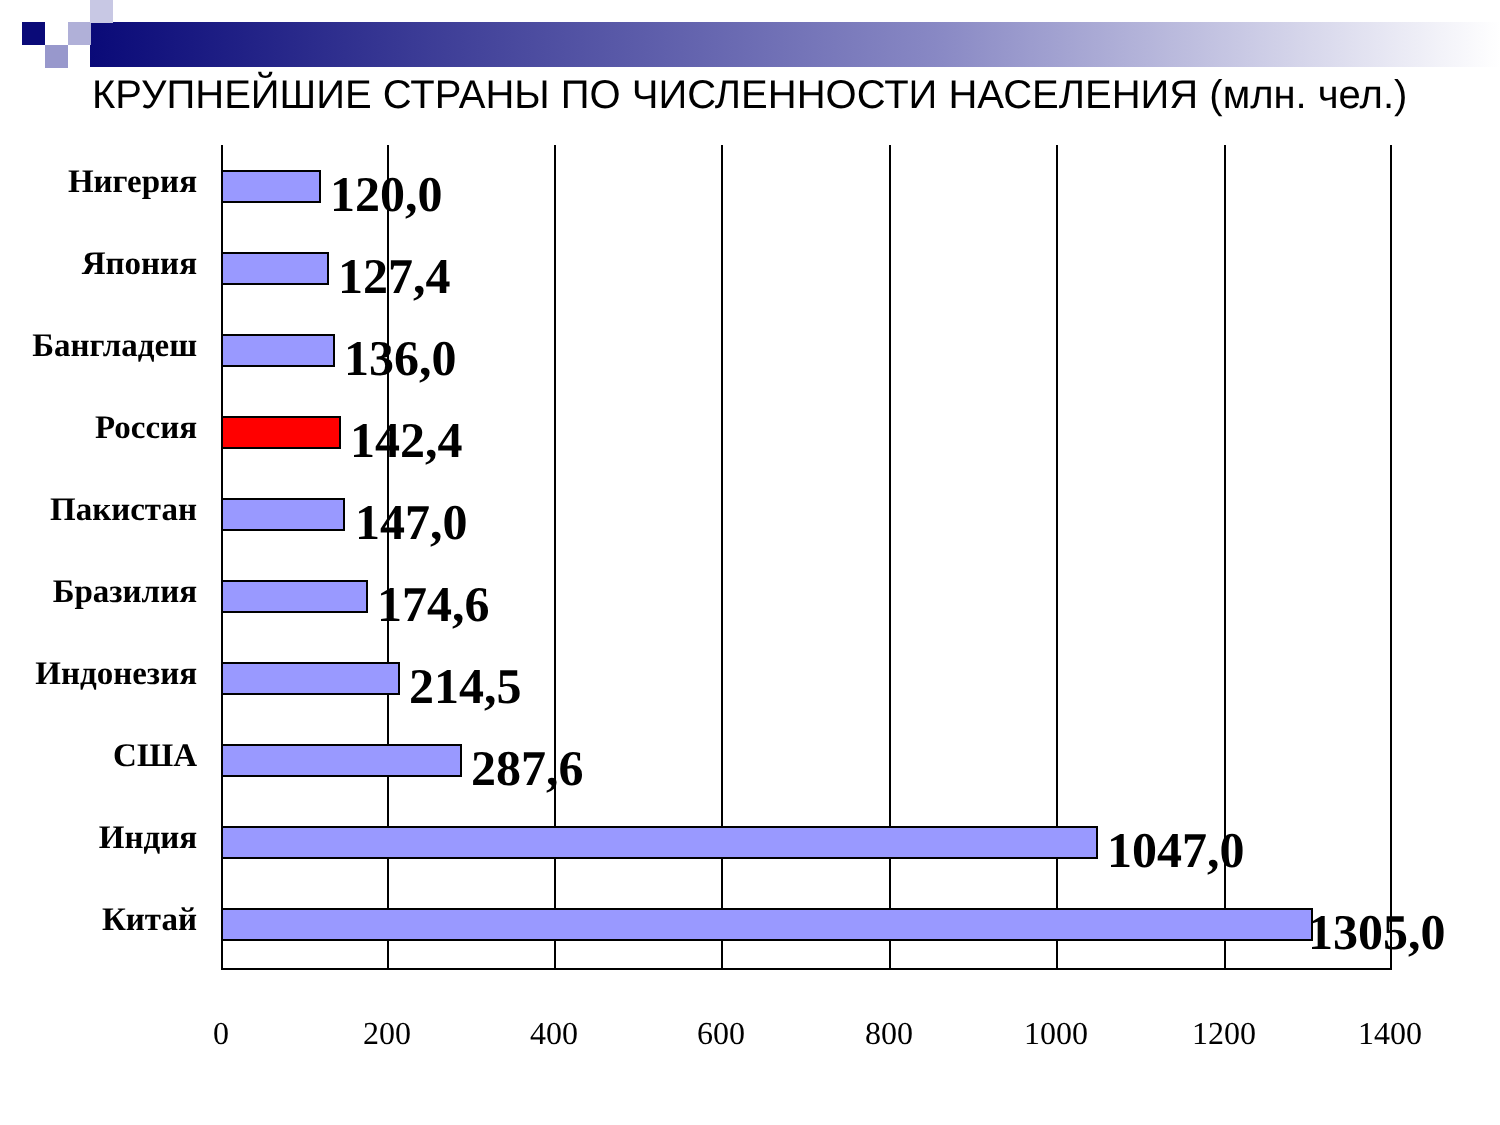КРУПНЕЙШИЕ СТРАНЫ ПО ЧИСЛЕННОСТИ НАСЕЛЕНИЯ (млн. чел.)
Нигерия 120,0
Япония 127,4
Бангладеш 136,0
Россия 142,4
Пакистан 147,0
Бразилия 174,6
Индонезия 214,5
США 287,6
Индия 1047,0
Китай 1305,0
0 200 400 600 800 1000 1200 1400